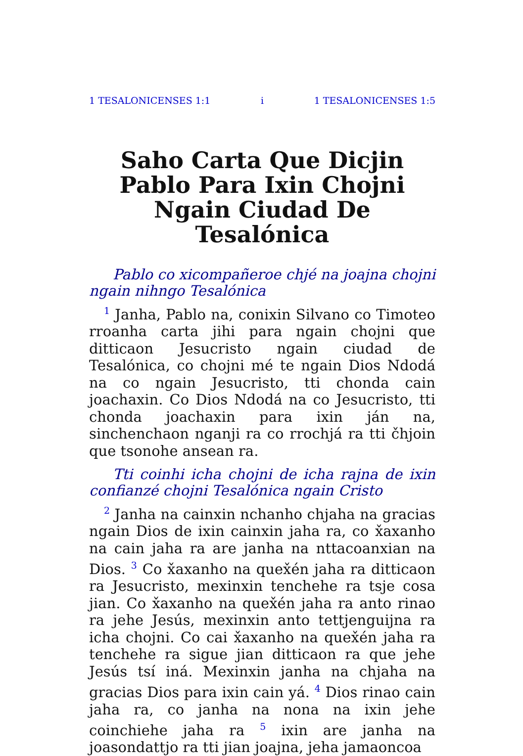1 TESALONICENSES 1:1 i 1 TESALONICENSES 1:5
Saho Carta Que Dicjin Pablo Para Ixin Chojni Ngain Ciudad De Tesalónica
Pablo co xicompañeroe chjé na joajna chojni ngain nihngo Tesalónica
<sup>1</sup> Janha, Pablo na, conixin Silvano co Timoteo rroanha carta jihi para ngain chojni que ditticaon Jesucristo ngain ciudad de Tesalónica, co chojni mé te ngain Dios Ndodá na co ngain Jesucristo, tti chonda cain joachaxin. Co Dios Ndodá na co Jesucristo, tti chonda joachaxin para ixin ján na, sinchenchaon nganji ra co rrochjá ra tti čhjoin que tsonohe ansean ra.
Tti coinhi icha chojni de icha rajna de ixin confianzé chojni Tesalónica ngain Cristo
<sup>2</sup> Janha na cainxin nchanho chjaha na gracias ngain Dios de ixin cainxin jaha ra, co x̌axanho na cain jaha ra are janha na nttacoanxian na Dios. <sup>3</sup> Co x̌axanho na quex̌én jaha ra ditticaon ra Jesucristo, mexinxin tenchehe ra tsje cosa jian. Co x̌axanho na quex̌én jaha ra anto rinao ra jehe Jesús, mexinxin anto tettjenguijna ra icha chojni. Co cai x̌axanho na quex̌én jaha ra tenchehe ra sigue jian ditticaon ra que jehe Jesús tsí iná. Mexinxin janha na chjaha na gracias Dios para ixin cain yá. <sup>4</sup> Dios rinao cain jaha ra, co janha na nona na ixin jehe coinchiehe jaha ra <sup>5</sup> ixin are janha na joasondattjo ra tti jian joajna, jeha jamaoncoa